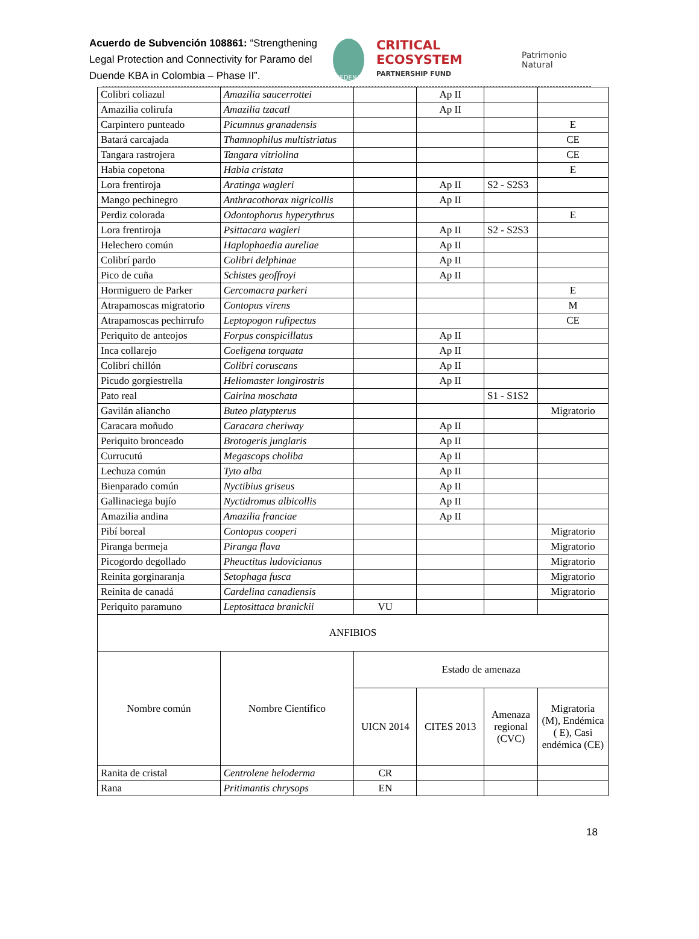Acuerdo de Subvención 108861: “Strengthening Legal Protection and Connectivity for Paramo del Duende KBA in Colombia – Phase II”.
FEDENA
CRITICAL ECOSYSTEM
PARTNERSHIP FUND
Patrimonio Natural
| Colibri coliazul | Amazilia saucerrottei | | Ap II | | |
| Amazilia colirufa | Amazilia tzacatl | | Ap II | | |
| Carpintero punteado | Picumnus granadensis | | | | E |
| Batará carcajada | Thamnophilus multistriatus | | | | CE |
| Tangara rastrojera | Tangara vitriolina | | | | CE |
| Habia copetona | Habia cristata | | | | E |
| Lora frentiroja | Aratinga wagleri | | Ap II | S2 - S2S3 | |
| Mango pechinegro | Anthracothorax nigricollis | | Ap II | | |
| Perdiz colorada | Odontophorus hyperythrus | | | | E |
| Lora frentiroja | Psittacara wagleri | | Ap II | S2 - S2S3 | |
| Helechero común | Haplophaedia aureliae | | Ap II | | |
| Colibrí pardo | Colibri delphinae | | Ap II | | |
| Pico de cuña | Schistes geoffroyi | | Ap II | | |
| Hormiguero de Parker | Cercomacra parkeri | | | | E |
| Atrapamoscas migratorio | Contopus virens | | | | M |
| Atrapamoscas pechirrufo | Leptopogon rufipectus | | | | CE |
| Periquito de anteojos | Forpus conspicillatus | | Ap II | | |
| Inca collarejo | Coeligena torquata | | Ap II | | |
| Colibrí chillón | Colibri coruscans | | Ap II | | |
| Picudo gorgiestrella | Heliomaster longirostris | | Ap II | | |
| Pato real | Cairina moschata | | | S1 - S1S2 | |
| Gavilán aliancho | Buteo platypterus | | | | Migratorio |
| Caracara moñudo | Caracara cheriway | | Ap II | | |
| Periquito bronceado | Brotogeris junglaris | | Ap II | | |
| Currucutú | Megascops choliba | | Ap II | | |
| Lechuza común | Tyto alba | | Ap II | | |
| Bienparado común | Nyctibius griseus | | Ap II | | |
| Gallinaciega bujío | Nyctidromus albicollis | | Ap II | | |
| Amazilia andina | Amazilia franciae | | Ap II | | |
| Pibí boreal | Contopus cooperi | | | | Migratorio |
| Piranga bermeja | Piranga flava | | | | Migratorio |
| Picogordo degollado | Pheuctitus ludovicianus | | | | Migratorio |
| Reinita gorginaranja | Setophaga fusca | | | | Migratorio |
| Reinita de canadá | Cardelina canadiensis | | | | Migratorio |
| Periquito paramuno | Leptosittaca branickii | VU | | | |
| ANFIBIOS | | | | | |
| Nombre común | Nombre Científico | Estado de amenaza | | | |
| | | UICN 2014 | CITES 2013 | Amenaza regional (CVC) | Migratoria (M), Endémica ( E), Casi endémica (CE) |
| Ranita de cristal | Centrolene heloderma | CR | | | |
| Rana | Pritimantis chrysops | EN | | | |
18